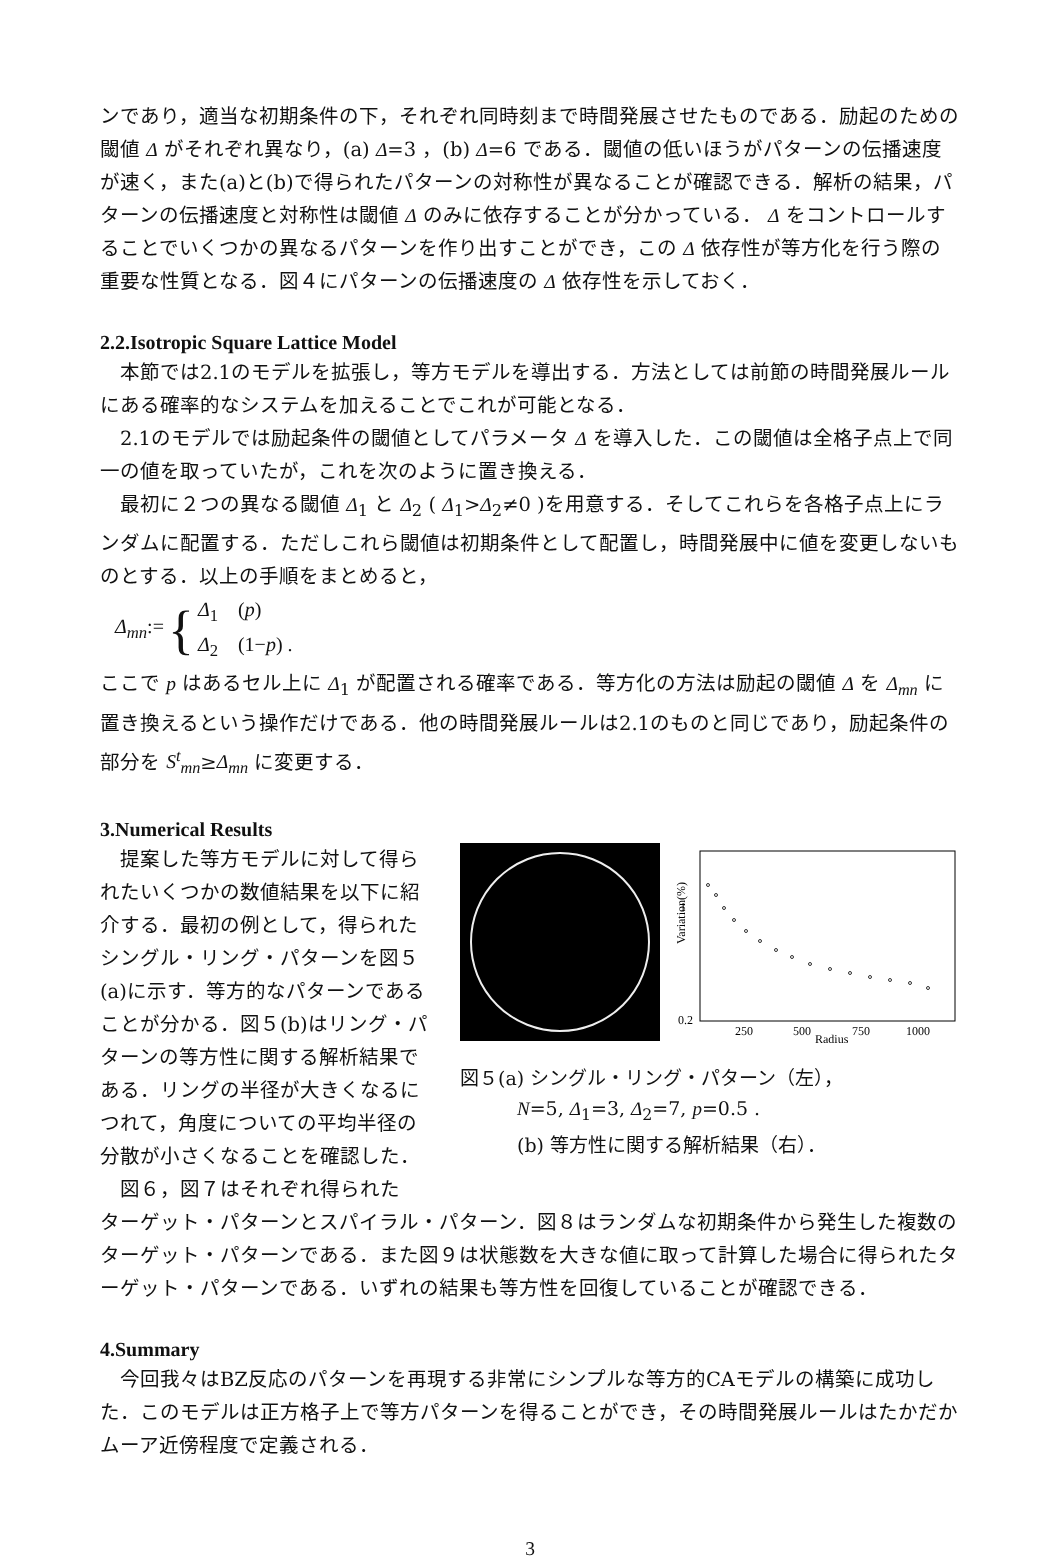ンであり，適当な初期条件の下，それぞれ同時刻まで時間発展させたものである．励起のための閾値 Δ がそれぞれ異なり，(a) Δ=3 ，(b) Δ=6 である．閾値の低いほうがパターンの伝播速度が速く，また(a)と(b)で得られたパターンの対称性が異なることが確認できる．解析の結果，パターンの伝播速度と対称性は閾値 Δ のみに依存することが分かっている． Δ をコントロールすることでいくつかの異なるパターンを作り出すことができ，この Δ 依存性が等方化を行う際の重要な性質となる．図４にパターンの伝播速度の Δ 依存性を示しておく．
2.2.Isotropic Square Lattice Model
　本節では2.1のモデルを拡張し，等方モデルを導出する．方法としては前節の時間発展ルールにある確率的なシステムを加えることでこれが可能となる．
　2.1のモデルでは励起条件の閾値としてパラメータ Δ を導入した．この閾値は全格子点上で同一の値を取っていたが，これを次のように置き換える．
　最初に２つの異なる閾値 Δ<sub>1</sub> と Δ<sub>2</sub> ( Δ<sub>1</sub>>Δ<sub>2</sub>≠0 )を用意する．そしてこれらを各格子点上にランダムに配置する．ただしこれら閾値は初期条件として配置し，時間発展中に値を変更しないものとする．以上の手順をまとめると，
Δ<sub>mn</sub>:= { Δ<sub>1</sub>　(p)
Δ<sub>2</sub>　(1−p) .
ここで p はあるセル上に Δ<sub>1</sub> が配置される確率である．等方化の方法は励起の閾値 Δ を Δ<sub>mn</sub> に置き換えるという操作だけである．他の時間発展ルールは2.1のものと同じであり，励起条件の部分を S<sup>t</sup><sub>mn</sub>≥Δ<sub>mn</sub> に変更する．
3.Numerical Results
　提案した等方モデルに対して得られたいくつかの数値結果を以下に紹介する．最初の例として，得られたシングル・リング・パターンを図５(a)に示す．等方的なパターンであることが分かる．図５(b)はリング・パターンの等方性に関する解析結果である．リングの半径が大きくなるにつれて，角度についての平均半径の分散が小さくなることを確認した．
　図６，図７はそれぞれ得られた
Variation(%)
1
0.2
250
500
750
1000
Radius
図５(a) シングル・リング・パターン（左），
　　　N=5, Δ<sub>1</sub>=3, Δ<sub>2</sub>=7, p=0.5 .
　　　(b) 等方性に関する解析結果（右）．
ターゲット・パターンとスパイラル・パターン．図８はランダムな初期条件から発生した複数のターゲット・パターンである．また図９は状態数を大きな値に取って計算した場合に得られたターゲット・パターンである．いずれの結果も等方性を回復していることが確認できる．
4.Summary
　今回我々はBZ反応のパターンを再現する非常にシンプルな等方的CAモデルの構築に成功した．このモデルは正方格子上で等方パターンを得ることができ，その時間発展ルールはたかだかムーア近傍程度で定義される．
3